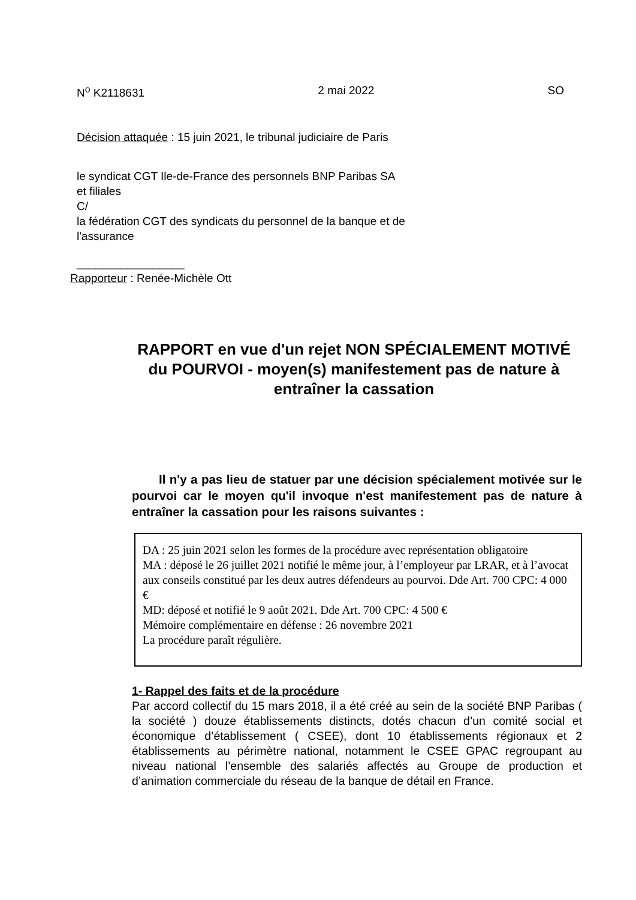N<sup>o</sup> K2118631 2 mai 2022 SO
Décision attaquée : 15 juin 2021, le tribunal judiciaire de Paris
le syndicat CGT Ile-de-France des personnels BNP Paribas SA
et filiales
C/
la fédération CGT des syndicats du personnel de la banque et de
l'assurance
_________________
Rapporteur : Renée-Michèle Ott
RAPPORT en vue d'un rejet NON SPÉCIALEMENT MOTIVÉ du POURVOI - moyen(s) manifestement pas de nature à entraîner la cassation
Il n'y a pas lieu de statuer par une décision spécialement motivée sur le pourvoi car le moyen qu'il invoque n'est manifestement pas de nature à entraîner la cassation pour les raisons suivantes :
DA : 25 juin 2021 selon les formes de la procédure avec représentation obligatoire
MA : déposé le 26 juillet 2021 notifié le même jour, à l’employeur par LRAR, et à l’avocat aux conseils constitué par les deux autres défendeurs au pourvoi. Dde Art. 700 CPC: 4 000 €
MD: déposé et notifié le 9 août 2021. Dde Art. 700 CPC: 4 500 €
Mémoire complémentaire en défense : 26 novembre 2021
La procédure paraît régulière.
1- Rappel des faits et de la procédure
Par accord collectif du 15 mars 2018, il a été créé au sein de la société BNP Paribas ( la société ) douze établissements distincts, dotés chacun d’un comité social et économique d’établissement ( CSEE), dont 10 établissements régionaux et 2 établissements au périmètre national, notamment le CSEE GPAC regroupant au niveau national l’ensemble des salariés affectés au Groupe de production et d’animation commerciale du réseau de la banque de détail en France.